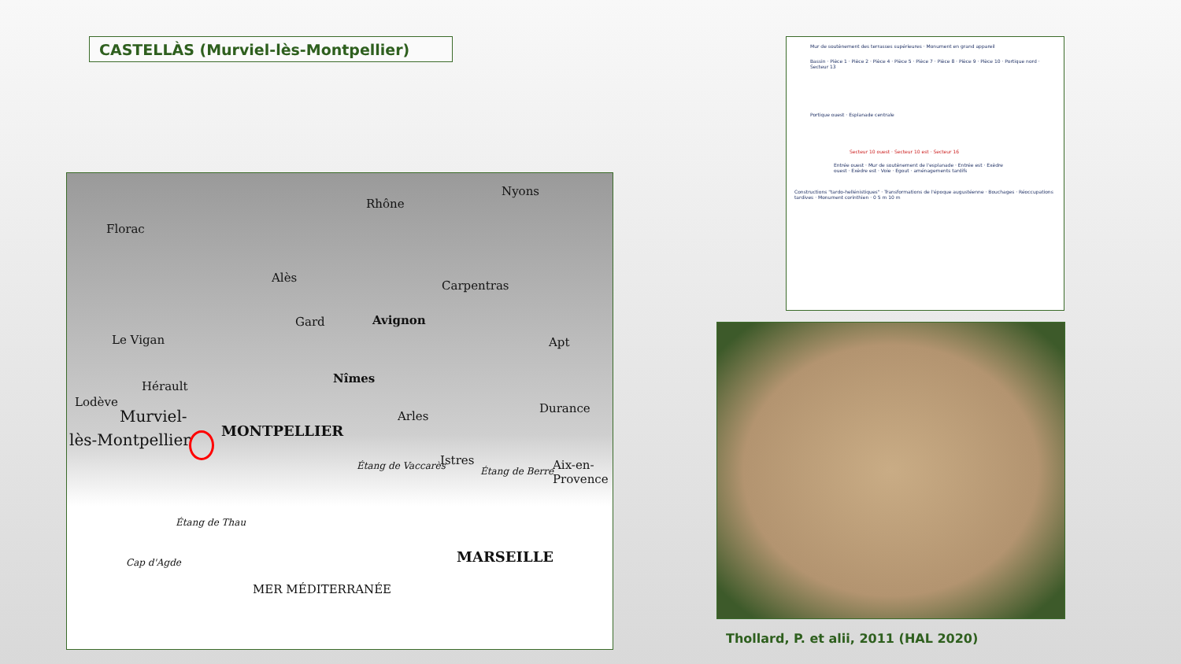CASTELLÀS (Murviel-lès-Montpellier)
Rhône
Nyons
Florac
Alès
Carpentras
Gard Avignon
Apt Le Vigan
Nîmes
Hérault
Lodève
Arles
Durance Murviel-
lès-Montpellier MONTPELLIER
Étang de Vaccarès Istres
Étang de Berre Aix-en-Provence
Étang de Thau
MARSEILLE Cap d'Agde
MER MÉDITERRANÉE
Mur de soutènement des terrasses supérieures · Monument en grand appareil
Bassin · Pièce 1 · Pièce 2 · Pièce 4 · Pièce 5 · Pièce 7 · Pièce 8 · Pièce 9 · Pièce 10 · Portique nord · Secteur 13
Portique ouest · Esplanade centrale
Secteur 10 ouest · Secteur 10 est · Secteur 16
Entrée ouest · Mur de soutènement de l'esplanade · Entrée est · Exèdre ouest · Exèdre est · Voie · Egout · aménagements tardifs
Constructions "tardo-hellénistiques" · Transformations de l'époque augustéenne · Bouchages · Réoccupations tardives · Monument corinthien · 0 5 m 10 m
Thollard, P. et alii, 2011 (HAL 2020)